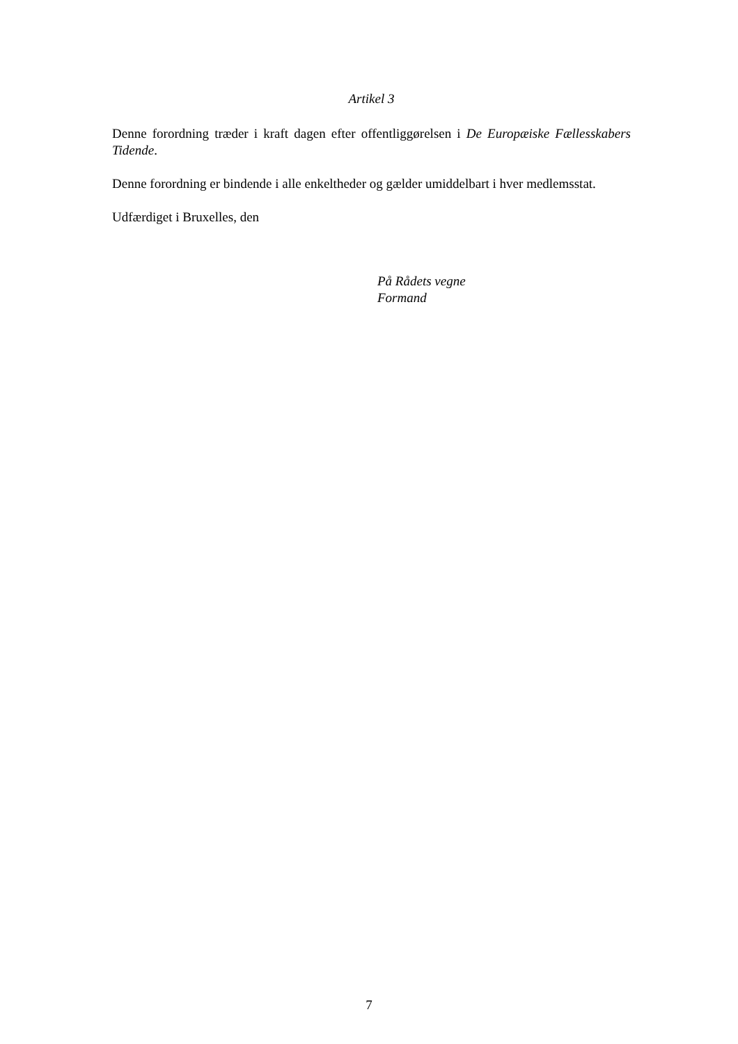Artikel 3
Denne forordning træder i kraft dagen efter offentliggørelsen i De Europæiske Fællesskabers Tidende.
Denne forordning er bindende i alle enkeltheder og gælder umiddelbart i hver medlemsstat.
Udfærdiget i Bruxelles, den
På Rådets vegne
Formand
7